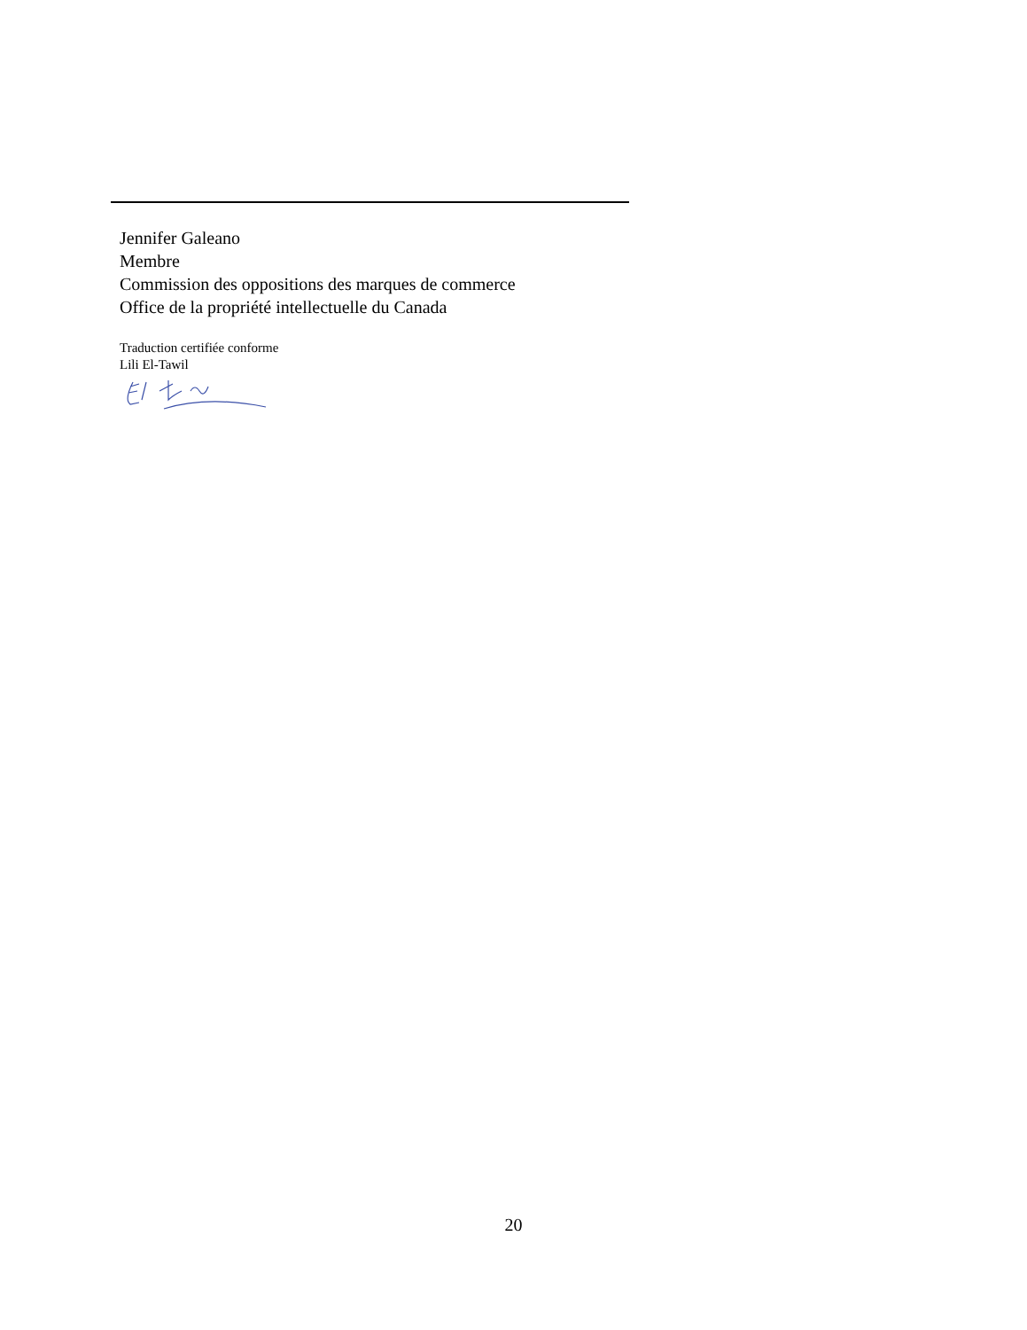Jennifer Galeano
Membre
Commission des oppositions des marques de commerce
Office de la propriété intellectuelle du Canada
Traduction certifiée conforme
Lili El-Tawil
20